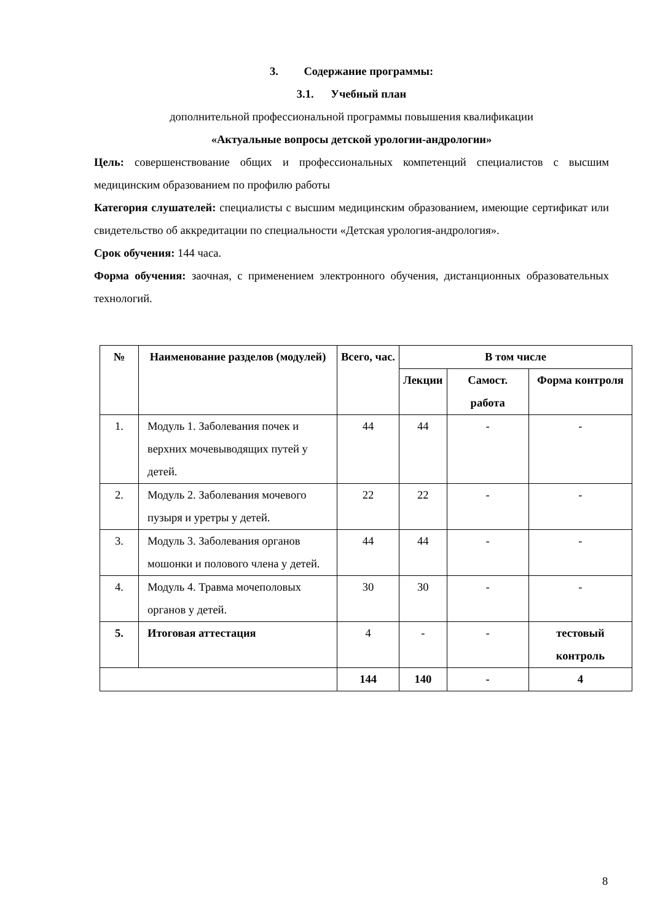3. Содержание программы:
3.1. Учебный план
дополнительной профессиональной программы повышения квалификации
«Актуальные вопросы детской урологии-андрологии»
Цель: совершенствование общих и профессиональных компетенций специалистов с высшим медицинским образованием по профилю работы
Категория слушателей: специалисты с высшим медицинским образованием, имеющие сертификат или свидетельство об аккредитации по специальности «Детская урология-андрология».
Срок обучения: 144 часа.
Форма обучения: заочная, с применением электронного обучения, дистанционных образовательных технологий.
| № | Наименование разделов (модулей) | Всего, час. | В том числе | | |
| --- | --- | --- | --- | --- | --- |
| | | | Лекции | Самост. работа | Форма контроля |
| 1. | Модуль 1. Заболевания почек и верхних мочевыводящих путей у детей. | 44 | 44 | - | - |
| 2. | Модуль 2. Заболевания мочевого пузыря и уретры у детей. | 22 | 22 | - | - |
| 3. | Модуль 3. Заболевания органов мошонки и полового члена у детей. | 44 | 44 | - | - |
| 4. | Модуль 4. Травма мочеполовых органов у детей. | 30 | 30 | - | - |
| 5. | Итоговая аттестация | 4 | - | - | тестовый контроль |
| | | 144 | 140 | - | 4 |
8